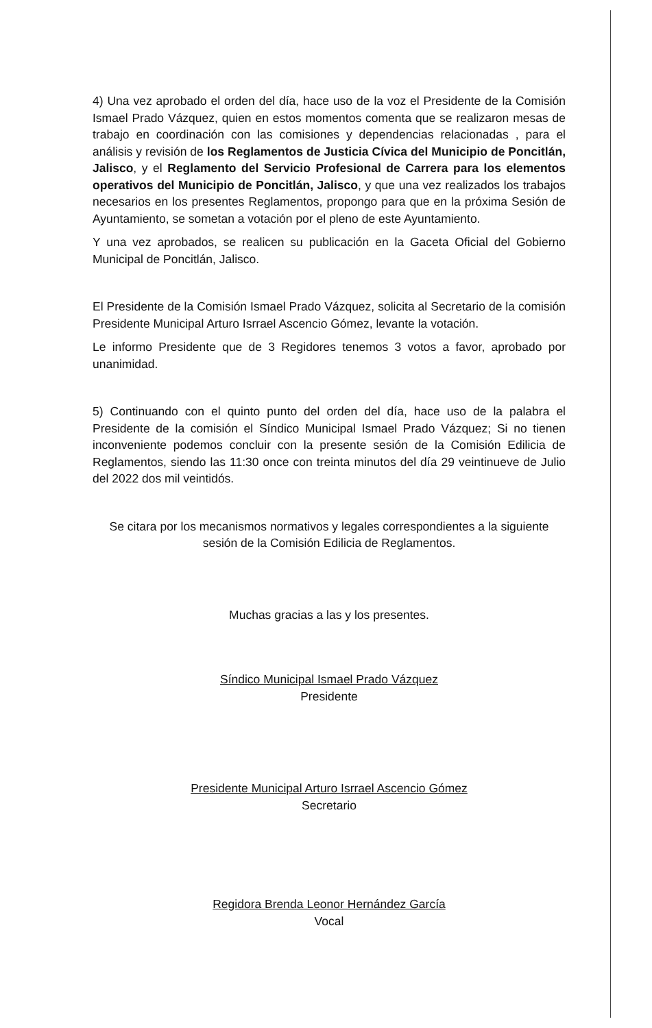4) Una vez aprobado el orden del día, hace uso de la voz el Presidente de la Comisión Ismael Prado Vázquez, quien en estos momentos comenta que se realizaron mesas de trabajo en coordinación con las comisiones y dependencias relacionadas , para el análisis y revisión de los Reglamentos de Justicia Cívica del Municipio de Poncitlán, Jalisco, y el Reglamento del Servicio Profesional de Carrera para los elementos operativos del Municipio de Poncitlán, Jalisco, y que una vez realizados los trabajos necesarios en los presentes Reglamentos, propongo para que en la próxima Sesión de Ayuntamiento, se sometan a votación por el pleno de este Ayuntamiento.
Y una vez aprobados, se realicen su publicación en la Gaceta Oficial del Gobierno Municipal de Poncitlán, Jalisco.
El Presidente de la Comisión Ismael Prado Vázquez, solicita al Secretario de la comisión Presidente Municipal Arturo Isrrael Ascencio Gómez, levante la votación.
Le informo Presidente que de 3 Regidores tenemos 3 votos a favor, aprobado por unanimidad.
5) Continuando con el quinto punto del orden del día, hace uso de la palabra el Presidente de la comisión el Síndico Municipal Ismael Prado Vázquez; Si no tienen inconveniente podemos concluir con la presente sesión de la Comisión Edilicia de Reglamentos, siendo las 11:30 once con treinta minutos del día 29 veintinueve de Julio del 2022 dos mil veintidós.
Se citara por los mecanismos normativos y legales correspondientes a la siguiente sesión de la Comisión Edilicia de Reglamentos.
Muchas gracias a las y los presentes.
Síndico Municipal Ismael Prado Vázquez
Presidente
Presidente Municipal Arturo Isrrael Ascencio Gómez
Secretario
Regidora Brenda Leonor Hernández García
Vocal